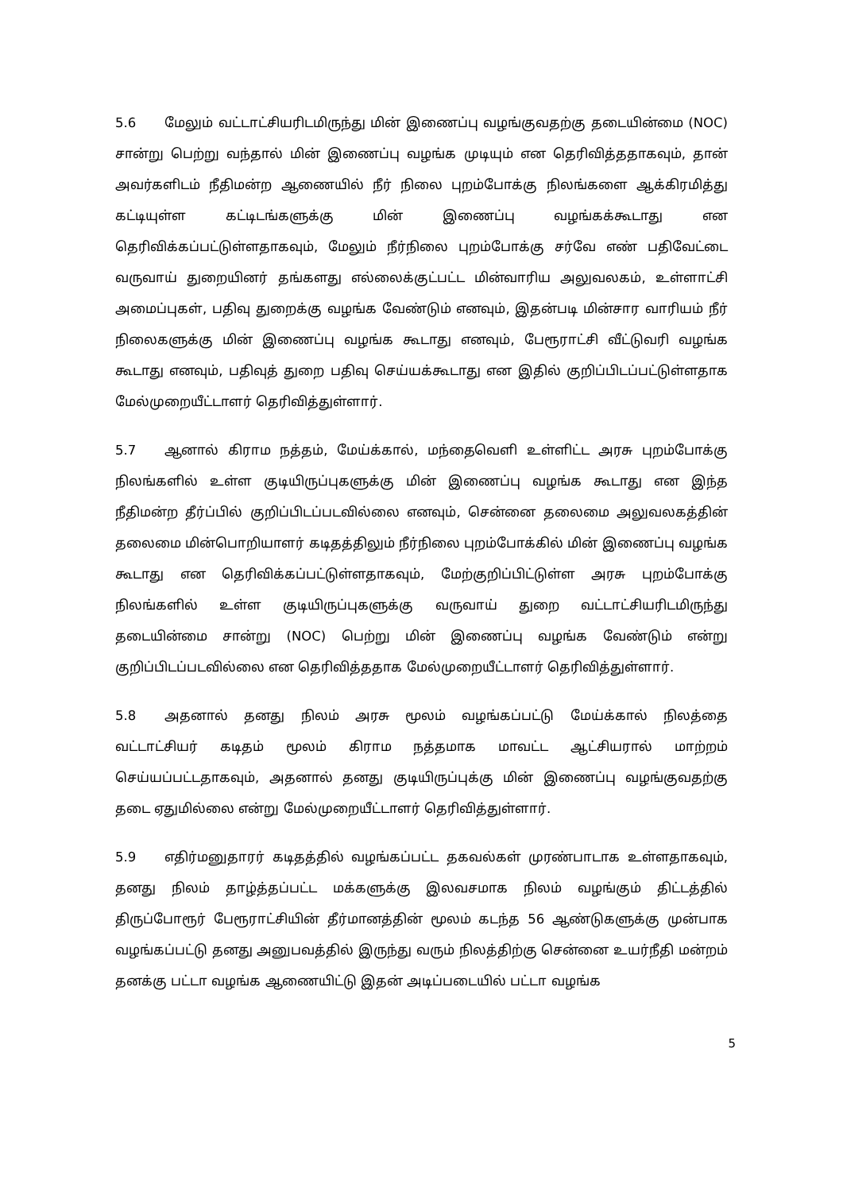5.6 மேலும் வட்டாட்சியரிடமிருந்து மின் இணைப்பு வழங்குவதற்கு தடையின்மை (NOC) சான்று பெற்று வந்தால் மின் இணைப்பு வழங்க முடியும் என தெரிவித்ததாகவும், தான் அவர்களிடம் நீதிமன்ற ஆணையில் நீர் நிலை புறம்போக்கு நிலங்களை ஆக்கிரமித்து கட்டியுள்ள கட்டிடங்களுக்கு மின் இணைப்பு வழங்கக்கூடாது என தெரிவிக்கப்பட்டுள்ளதாகவும், மேலும் நீர்நிலை புறம்போக்கு சர்வே எண் பதிவேட்டை வருவாய் துறையினர் தங்களது எல்லைக்குட்பட்ட மின்வாரிய அலுவலகம், உள்ளாட்சி அமைப்புகள், பதிவு துறைக்கு வழங்க வேண்டும் எனவும், இதன்படி மின்சார வாரியம் நீர் நிலைகளுக்கு மின் இணைப்பு வழங்க கூடாது எனவும், பேரூராட்சி வீட்டுவரி வழங்க கூடாது எனவும், பதிவுத் துறை பதிவு செய்யக்கூடாது என இதில் குறிப்பிடப்பட்டுள்ளதாக மேல்முறையீட்டாளர் தெரிவித்துள்ளார்.
5.7 ஆனால் கிராம நத்தம், மேய்க்கால், மந்தைவெளி உள்ளிட்ட அரசு புறம்போக்கு நிலங்களில் உள்ள குடியிருப்புகளுக்கு மின் இணைப்பு வழங்க கூடாது என இந்த நீதிமன்ற தீர்ப்பில் குறிப்பிடப்படவில்லை எனவும், சென்னை தலைமை அலுவலகத்தின் தலைமை மின்பொறியாளர் கடிதத்திலும் நீர்நிலை புறம்போக்கில் மின் இணைப்பு வழங்க கூடாது என தெரிவிக்கப்பட்டுள்ளதாகவும், மேற்குறிப்பிட்டுள்ள அரசு புறம்போக்கு நிலங்களில் உள்ள குடியிருப்புகளுக்கு வருவாய் துறை வட்டாட்சியரிடமிருந்து தடையின்மை சான்று (NOC) பெற்று மின் இணைப்பு வழங்க வேண்டும் என்று குறிப்பிடப்படவில்லை என தெரிவித்ததாக மேல்முறையீட்டாளர் தெரிவித்துள்ளார்.
5.8 அதனால் தனது நிலம் அரசு மூலம் வழங்கப்பட்டு மேய்க்கால் நிலத்தை வட்டாட்சியர் கடிதம் மூலம் கிராம நத்தமாக மாவட்ட ஆட்சியரால் மாற்றம் செய்யப்பட்டதாகவும், அதனால் தனது குடியிருப்புக்கு மின் இணைப்பு வழங்குவதற்கு தடை ஏதுமில்லை என்று மேல்முறையீட்டாளர் தெரிவித்துள்ளார்.
5.9 எதிர்மனுதாரர் கடிதத்தில் வழங்கப்பட்ட தகவல்கள் முரண்பாடாக உள்ளதாகவும், தனது நிலம் தாழ்த்தப்பட்ட மக்களுக்கு இலவசமாக நிலம் வழங்கும் திட்டத்தில் திருப்போரூர் பேரூராட்சியின் தீர்மானத்தின் மூலம் கடந்த 56 ஆண்டுகளுக்கு முன்பாக வழங்கப்பட்டு தனது அனுபவத்தில் இருந்து வரும் நிலத்திற்கு சென்னை உயர்நீதி மன்றம் தனக்கு பட்டா வழங்க ஆணையிட்டு இதன் அடிப்படையில் பட்டா வழங்க
5